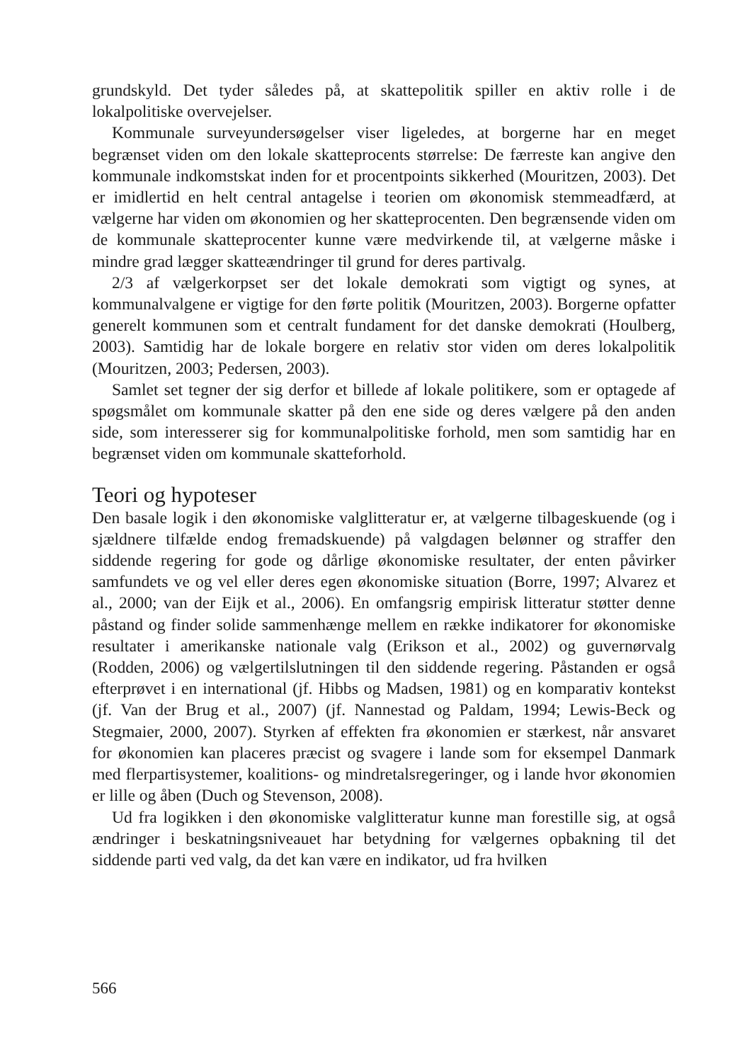grundskyld. Det tyder således på, at skattepolitik spiller en aktiv rolle i de lokalpolitiske overvejelser.
Kommunale surveyundersøgelser viser ligeledes, at borgerne har en meget begrænset viden om den lokale skatteprocents størrelse: De færreste kan angive den kommunale indkomstskat inden for et procentpoints sikkerhed (Mouritzen, 2003). Det er imidlertid en helt central antagelse i teorien om økonomisk stemmeadfærd, at vælgerne har viden om økonomien og her skatteprocenten. Den begrænsende viden om de kommunale skatteprocenter kunne være medvirkende til, at vælgerne måske i mindre grad lægger skatteændringer til grund for deres partivalg.
2/3 af vælgerkorpset ser det lokale demokrati som vigtigt og synes, at kommunalvalgene er vigtige for den førte politik (Mouritzen, 2003). Borgerne opfatter generelt kommunen som et centralt fundament for det danske demokrati (Houlberg, 2003). Samtidig har de lokale borgere en relativ stor viden om deres lokalpolitik (Mouritzen, 2003; Pedersen, 2003).
Samlet set tegner der sig derfor et billede af lokale politikere, som er optagede af spøgsmålet om kommunale skatter på den ene side og deres vælgere på den anden side, som interesserer sig for kommunalpolitiske forhold, men som samtidig har en begrænset viden om kommunale skatteforhold.
Teori og hypoteser
Den basale logik i den økonomiske valglitteratur er, at vælgerne tilbageskuende (og i sjældnere tilfælde endog fremadskuende) på valgdagen belønner og straffer den siddende regering for gode og dårlige økonomiske resultater, der enten påvirker samfundets ve og vel eller deres egen økonomiske situation (Borre, 1997; Alvarez et al., 2000; van der Eijk et al., 2006). En omfangsrig empirisk litteratur støtter denne påstand og finder solide sammenhænge mellem en række indikatorer for økonomiske resultater i amerikanske nationale valg (Erikson et al., 2002) og guvernørvalg (Rodden, 2006) og vælgertilslutningen til den siddende regering. Påstanden er også efterprøvet i en international (jf. Hibbs og Madsen, 1981) og en komparativ kontekst (jf. Van der Brug et al., 2007) (jf. Nannestad og Paldam, 1994; Lewis-Beck og Stegmaier, 2000, 2007). Styrken af effekten fra økonomien er stærkest, når ansvaret for økonomien kan placeres præcist og svagere i lande som for eksempel Danmark med flerpartisystemer, koalitions- og mindretalsregeringer, og i lande hvor økonomien er lille og åben (Duch og Stevenson, 2008).
Ud fra logikken i den økonomiske valglitteratur kunne man forestille sig, at også ændringer i beskatningsniveauet har betydning for vælgernes opbakning til det siddende parti ved valg, da det kan være en indikator, ud fra hvilken
566